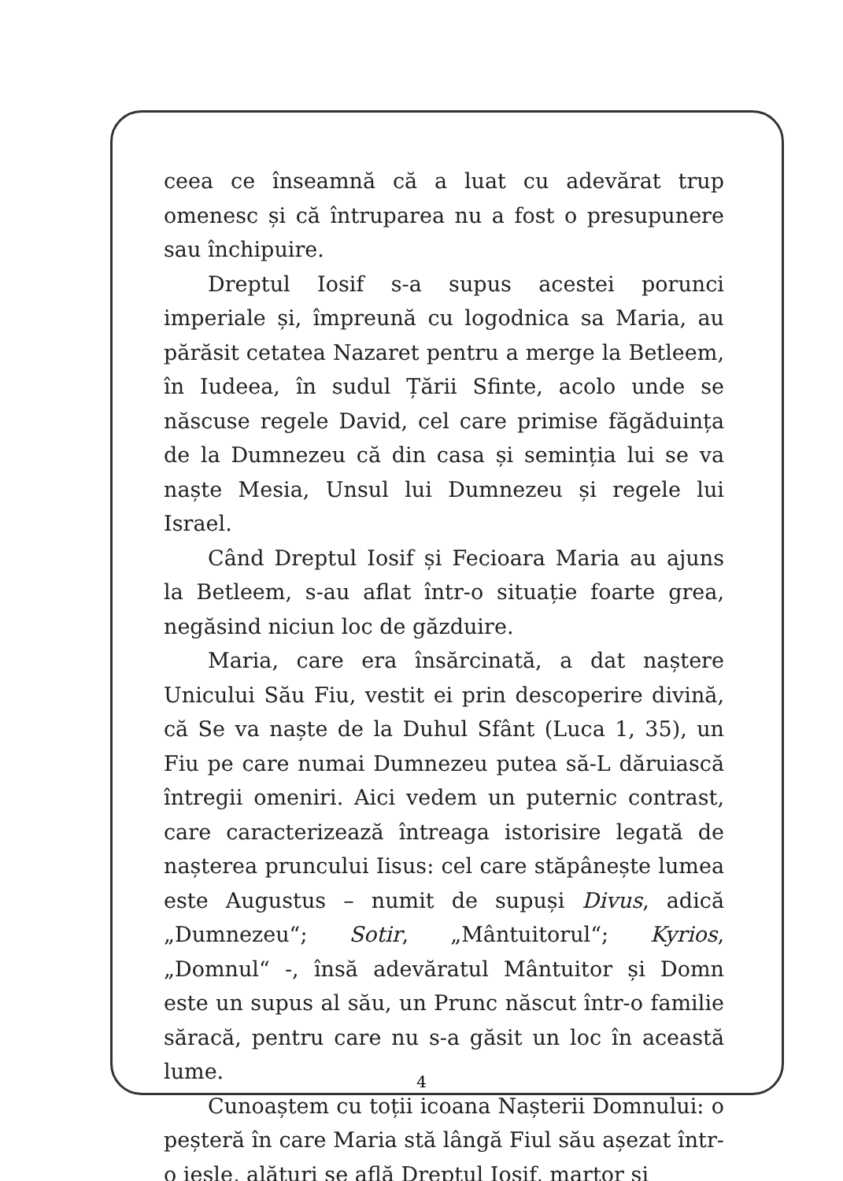ceea ce înseamnă că a luat cu adevărat trup omenesc și că întruparea nu a fost o presupunere sau închipuire.
Dreptul Iosif s-a supus acestei porunci imperiale și, împreună cu logodnica sa Maria, au părăsit cetatea Nazaret pentru a merge la Betleem, în Iudeea, în sudul Țării Sfinte, acolo unde se născuse regele David, cel care primise făgăduința de la Dumnezeu că din casa și seminția lui se va naște Mesia, Unsul lui Dumnezeu și regele lui Israel.
Când Dreptul Iosif și Fecioara Maria au ajuns la Betleem, s-au aflat într-o situație foarte grea, negăsind niciun loc de găzduire.
Maria, care era însărcinată, a dat naștere Unicului Său Fiu, vestit ei prin descoperire divină, că Se va naște de la Duhul Sfânt (Luca 1, 35), un Fiu pe care numai Dumnezeu putea să-L dăruiască întregii omeniri. Aici vedem un puternic contrast, care caracterizează întreaga istorisire legată de nașterea pruncului Iisus: cel care stăpânește lumea este Augustus – numit de supuși Divus, adică „Dumnezeu“; Sotir, „Mântuitorul“; Kyrios, „Domnul“ -, însă adevăratul Mântuitor și Domn este un supus al său, un Prunc născut într-o familie săracă, pentru care nu s-a găsit un loc în această lume.
Cunoaștem cu toții icoana Nașterii Domnului: o peșteră în care Maria stă lângă Fiul său așezat într-o iesle, alături se află Dreptul Iosif, martor și
4